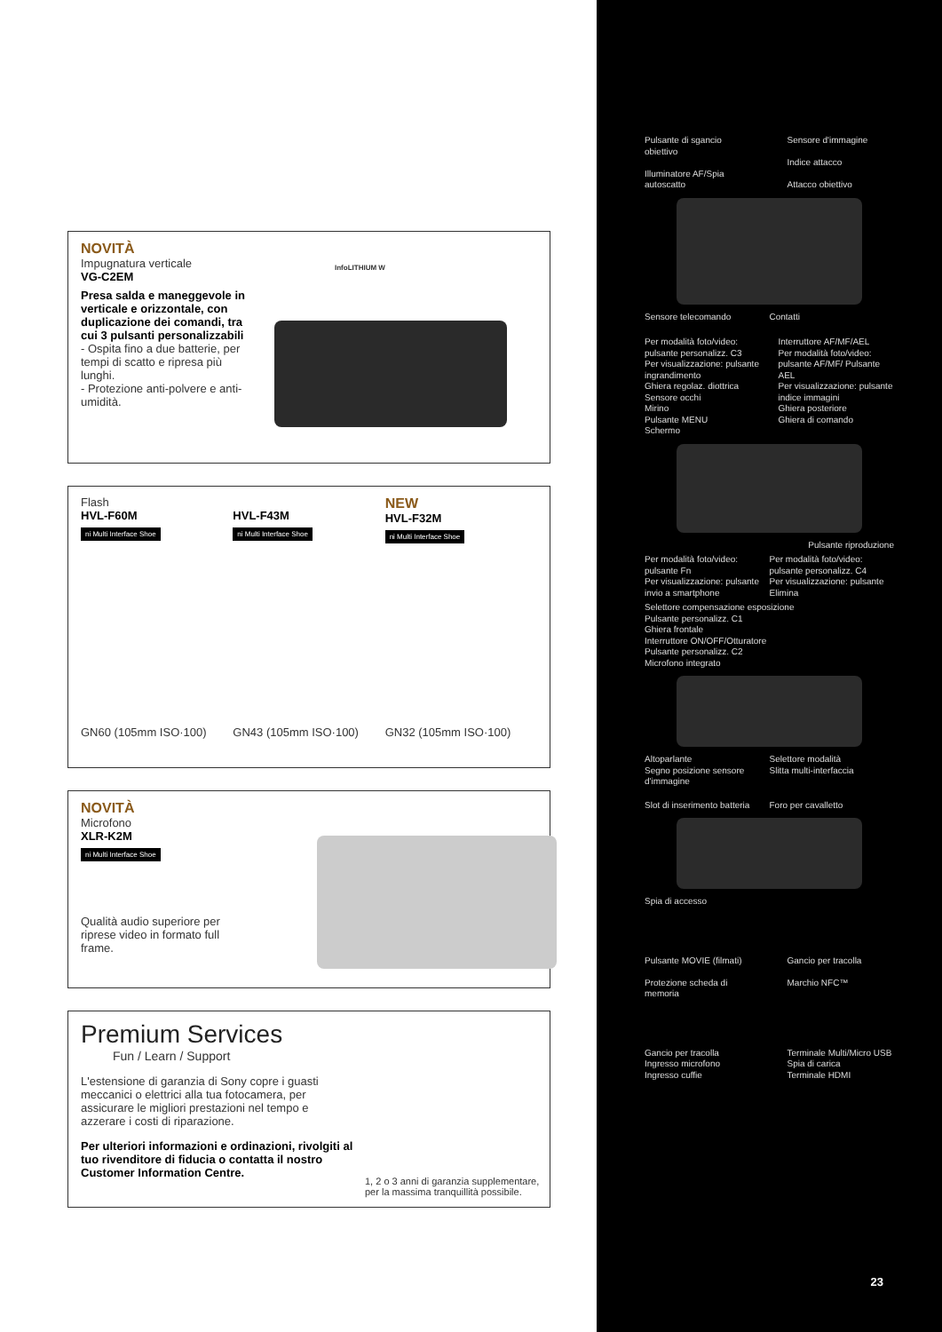NOVITÀ
Impugnatura verticale
VG-C2EM
Presa salda e maneggevole in verticale e orizzontale, con duplicazione dei comandi, tra cui 3 pulsanti personalizzabili
- Ospita fino a due batterie, per tempi di scatto e ripresa più lunghi.
- Protezione anti-polvere e anti-umidità.
InfoLITHIUM W
Flash
HVL-F60M
ni Multi Interface Shoe
HVL-F43M
ni Multi Interface Shoe
NEW
HVL-F32M
ni Multi Interface Shoe
GN60 (105mm ISO·100) GN43 (105mm ISO·100) GN32 (105mm ISO·100)
NOVITÀ
Microfono
XLR-K2M
ni Multi Interface Shoe
Qualità audio superiore per riprese video in formato full frame.
Premium Services
Fun / Learn / Support
L'estensione di garanzia di Sony copre i guasti meccanici o elettrici alla tua fotocamera, per assicurare le migliori prestazioni nel tempo e azzerare i costi di riparazione.
Per ulteriori informazioni e ordinazioni, rivolgiti al tuo rivenditore di fiducia o contatta il nostro Customer Information Centre.
1, 2 o 3 anni di garanzia supplementare, per la massima tranquillità possibile.
Pulsante di sgancio obiettivo
Illuminatore AF/Spia autoscatto
Sensore d'immagine
Indice attacco
Attacco obiettivo
Sensore telecomando Contatti
Per modalità foto/video: pulsante personalizz. C3
Per visualizzazione: pulsante ingrandimento
Ghiera regolaz. diottrica
Sensore occhi
Mirino
Pulsante MENU
Schermo
Interruttore AF/MF/AEL
Per modalità foto/video: pulsante AF/MF/ Pulsante AEL
Per visualizzazione: pulsante indice immagini
Ghiera posteriore
Ghiera di comando
Pulsante riproduzione
Per modalità foto/video: pulsante Fn
Per visualizzazione: pulsante invio a smartphone
Per modalità foto/video: pulsante personalizz. C4
Per visualizzazione: pulsante Elimina
Selettore compensazione esposizione
Pulsante personalizz. C1
Ghiera frontale
Interruttore ON/OFF/Otturatore
Pulsante personalizz. C2
Microfono integrato
Altoparlante
Segno posizione sensore d'immagine
Selettore modalità
Slitta multi-interfaccia
Slot di inserimento batteria Foro per cavalletto
Spia di accesso
Pulsante MOVIE (filmati)
Protezione scheda di memoria
Gancio per tracolla
Marchio NFC™
Gancio per tracolla
Ingresso microfono
Ingresso cuffie
Terminale Multi/Micro USB
Spia di carica
Terminale HDMI
23